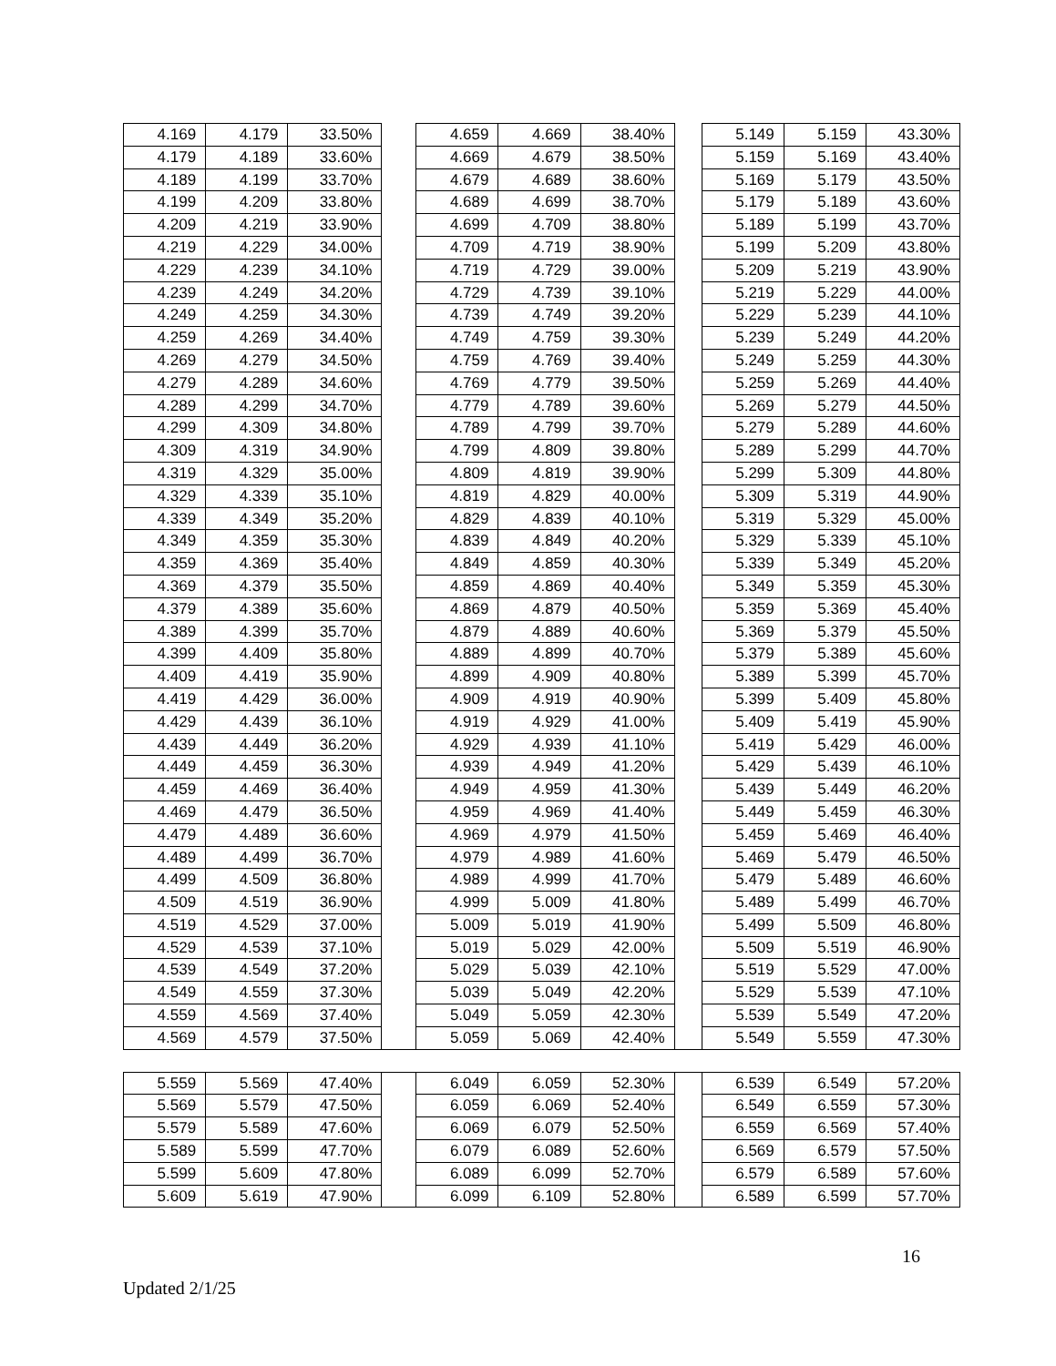| 4.169 | 4.179 | 33.50% | | 4.659 | 4.669 | 38.40% | | 5.149 | 5.159 | 43.30% |
| 4.179 | 4.189 | 33.60% | | 4.669 | 4.679 | 38.50% | | 5.159 | 5.169 | 43.40% |
| 4.189 | 4.199 | 33.70% | | 4.679 | 4.689 | 38.60% | | 5.169 | 5.179 | 43.50% |
| 4.199 | 4.209 | 33.80% | | 4.689 | 4.699 | 38.70% | | 5.179 | 5.189 | 43.60% |
| 4.209 | 4.219 | 33.90% | | 4.699 | 4.709 | 38.80% | | 5.189 | 5.199 | 43.70% |
| 4.219 | 4.229 | 34.00% | | 4.709 | 4.719 | 38.90% | | 5.199 | 5.209 | 43.80% |
| 4.229 | 4.239 | 34.10% | | 4.719 | 4.729 | 39.00% | | 5.209 | 5.219 | 43.90% |
| 4.239 | 4.249 | 34.20% | | 4.729 | 4.739 | 39.10% | | 5.219 | 5.229 | 44.00% |
| 4.249 | 4.259 | 34.30% | | 4.739 | 4.749 | 39.20% | | 5.229 | 5.239 | 44.10% |
| 4.259 | 4.269 | 34.40% | | 4.749 | 4.759 | 39.30% | | 5.239 | 5.249 | 44.20% |
| 4.269 | 4.279 | 34.50% | | 4.759 | 4.769 | 39.40% | | 5.249 | 5.259 | 44.30% |
| 4.279 | 4.289 | 34.60% | | 4.769 | 4.779 | 39.50% | | 5.259 | 5.269 | 44.40% |
| 4.289 | 4.299 | 34.70% | | 4.779 | 4.789 | 39.60% | | 5.269 | 5.279 | 44.50% |
| 4.299 | 4.309 | 34.80% | | 4.789 | 4.799 | 39.70% | | 5.279 | 5.289 | 44.60% |
| 4.309 | 4.319 | 34.90% | | 4.799 | 4.809 | 39.80% | | 5.289 | 5.299 | 44.70% |
| 4.319 | 4.329 | 35.00% | | 4.809 | 4.819 | 39.90% | | 5.299 | 5.309 | 44.80% |
| 4.329 | 4.339 | 35.10% | | 4.819 | 4.829 | 40.00% | | 5.309 | 5.319 | 44.90% |
| 4.339 | 4.349 | 35.20% | | 4.829 | 4.839 | 40.10% | | 5.319 | 5.329 | 45.00% |
| 4.349 | 4.359 | 35.30% | | 4.839 | 4.849 | 40.20% | | 5.329 | 5.339 | 45.10% |
| 4.359 | 4.369 | 35.40% | | 4.849 | 4.859 | 40.30% | | 5.339 | 5.349 | 45.20% |
| 4.369 | 4.379 | 35.50% | | 4.859 | 4.869 | 40.40% | | 5.349 | 5.359 | 45.30% |
| 4.379 | 4.389 | 35.60% | | 4.869 | 4.879 | 40.50% | | 5.359 | 5.369 | 45.40% |
| 4.389 | 4.399 | 35.70% | | 4.879 | 4.889 | 40.60% | | 5.369 | 5.379 | 45.50% |
| 4.399 | 4.409 | 35.80% | | 4.889 | 4.899 | 40.70% | | 5.379 | 5.389 | 45.60% |
| 4.409 | 4.419 | 35.90% | | 4.899 | 4.909 | 40.80% | | 5.389 | 5.399 | 45.70% |
| 4.419 | 4.429 | 36.00% | | 4.909 | 4.919 | 40.90% | | 5.399 | 5.409 | 45.80% |
| 4.429 | 4.439 | 36.10% | | 4.919 | 4.929 | 41.00% | | 5.409 | 5.419 | 45.90% |
| 4.439 | 4.449 | 36.20% | | 4.929 | 4.939 | 41.10% | | 5.419 | 5.429 | 46.00% |
| 4.449 | 4.459 | 36.30% | | 4.939 | 4.949 | 41.20% | | 5.429 | 5.439 | 46.10% |
| 4.459 | 4.469 | 36.40% | | 4.949 | 4.959 | 41.30% | | 5.439 | 5.449 | 46.20% |
| 4.469 | 4.479 | 36.50% | | 4.959 | 4.969 | 41.40% | | 5.449 | 5.459 | 46.30% |
| 4.479 | 4.489 | 36.60% | | 4.969 | 4.979 | 41.50% | | 5.459 | 5.469 | 46.40% |
| 4.489 | 4.499 | 36.70% | | 4.979 | 4.989 | 41.60% | | 5.469 | 5.479 | 46.50% |
| 4.499 | 4.509 | 36.80% | | 4.989 | 4.999 | 41.70% | | 5.479 | 5.489 | 46.60% |
| 4.509 | 4.519 | 36.90% | | 4.999 | 5.009 | 41.80% | | 5.489 | 5.499 | 46.70% |
| 4.519 | 4.529 | 37.00% | | 5.009 | 5.019 | 41.90% | | 5.499 | 5.509 | 46.80% |
| 4.529 | 4.539 | 37.10% | | 5.019 | 5.029 | 42.00% | | 5.509 | 5.519 | 46.90% |
| 4.539 | 4.549 | 37.20% | | 5.029 | 5.039 | 42.10% | | 5.519 | 5.529 | 47.00% |
| 4.549 | 4.559 | 37.30% | | 5.039 | 5.049 | 42.20% | | 5.529 | 5.539 | 47.10% |
| 4.559 | 4.569 | 37.40% | | 5.049 | 5.059 | 42.30% | | 5.539 | 5.549 | 47.20% |
| 4.569 | 4.579 | 37.50% | | 5.059 | 5.069 | 42.40% | | 5.549 | 5.559 | 47.30% |
| 5.559 | 5.569 | 47.40% | | 6.049 | 6.059 | 52.30% | | 6.539 | 6.549 | 57.20% |
| 5.569 | 5.579 | 47.50% | | 6.059 | 6.069 | 52.40% | | 6.549 | 6.559 | 57.30% |
| 5.579 | 5.589 | 47.60% | | 6.069 | 6.079 | 52.50% | | 6.559 | 6.569 | 57.40% |
| 5.589 | 5.599 | 47.70% | | 6.079 | 6.089 | 52.60% | | 6.569 | 6.579 | 57.50% |
| 5.599 | 5.609 | 47.80% | | 6.089 | 6.099 | 52.70% | | 6.579 | 6.589 | 57.60% |
| 5.609 | 5.619 | 47.90% | | 6.099 | 6.109 | 52.80% | | 6.589 | 6.599 | 57.70% |
16
Updated 2/1/25